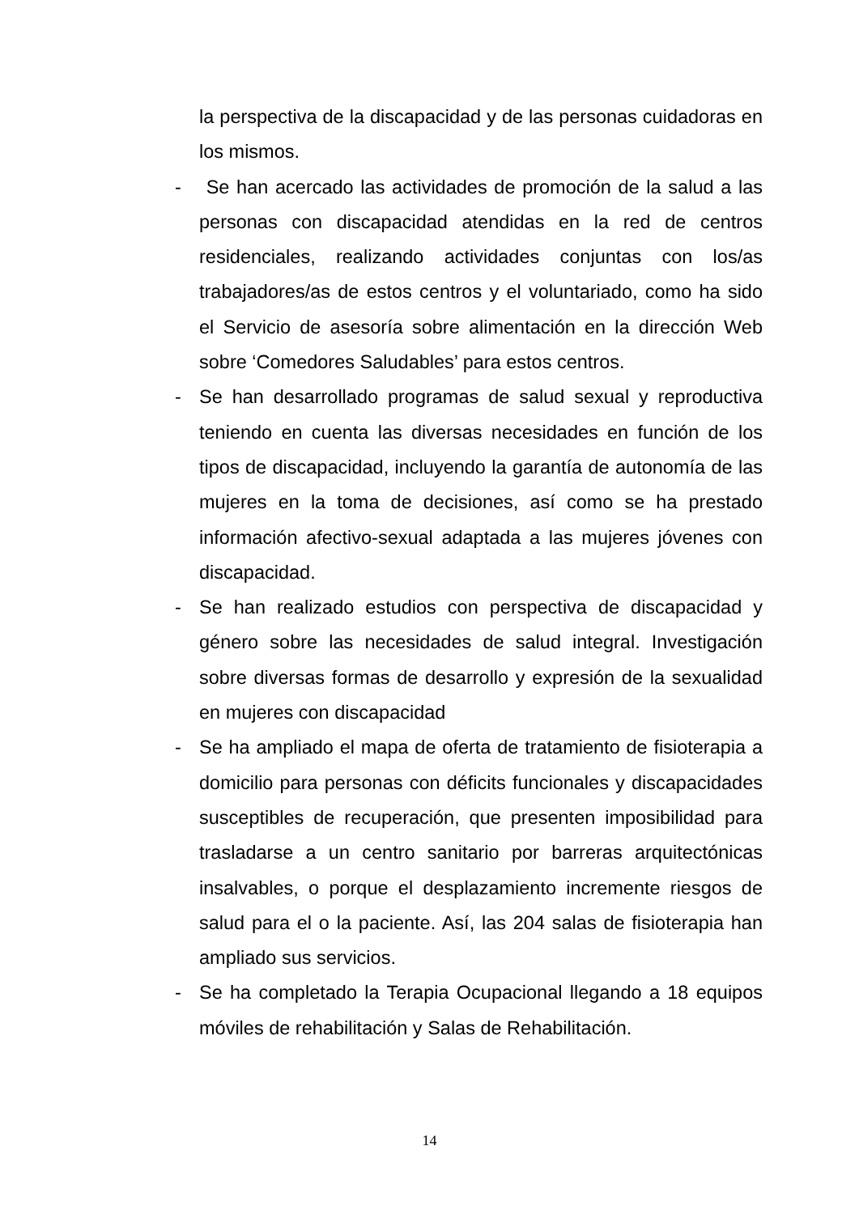la perspectiva de la discapacidad y de las personas cuidadoras en los mismos.
- Se han acercado las actividades de promoción de la salud a las personas con discapacidad atendidas en la red de centros residenciales, realizando actividades conjuntas con los/as trabajadores/as de estos centros y el voluntariado, como ha sido el Servicio de asesoría sobre alimentación en la dirección Web sobre ‘Comedores Saludables’ para estos centros.
- Se han desarrollado programas de salud sexual y reproductiva teniendo en cuenta las diversas necesidades en función de los tipos de discapacidad, incluyendo la garantía de autonomía de las mujeres en la toma de decisiones, así como se ha prestado información afectivo-sexual adaptada a las mujeres jóvenes con discapacidad.
- Se han realizado estudios con perspectiva de discapacidad y género sobre las necesidades de salud integral. Investigación sobre diversas formas de desarrollo y expresión de la sexualidad en mujeres con discapacidad
- Se ha ampliado el mapa de oferta de tratamiento de fisioterapia a domicilio para personas con déficits funcionales y discapacidades susceptibles de recuperación, que presenten imposibilidad para trasladarse a un centro sanitario por barreras arquitectónicas insalvables, o porque el desplazamiento incremente riesgos de salud para el o la paciente. Así, las 204 salas de fisioterapia han ampliado sus servicios.
- Se ha completado la Terapia Ocupacional llegando a 18 equipos móviles de rehabilitación y Salas de Rehabilitación.
14